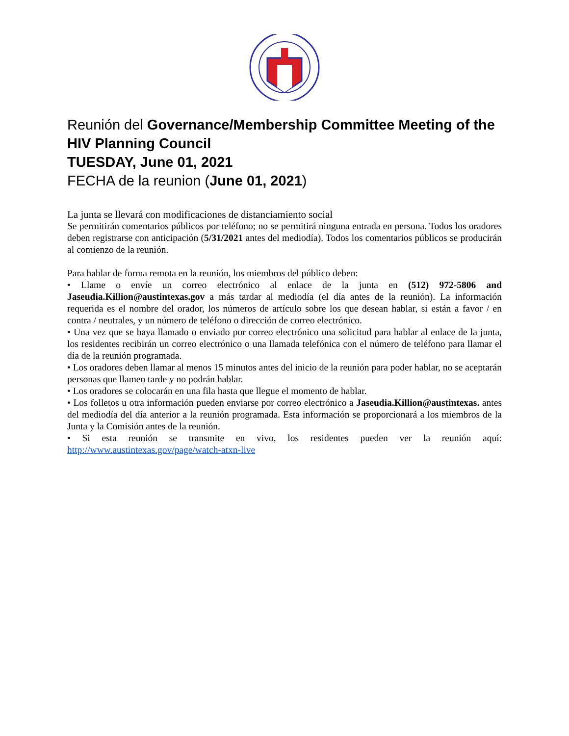Reunión del Governance/Membership Committee Meeting of the HIV Planning Council
TUESDAY, June 01, 2021
FECHA de la reunion (June 01, 2021)
La junta se llevará con modificaciones de distanciamiento social
Se permitirán comentarios públicos por teléfono; no se permitirá ninguna entrada en persona. Todos los oradores deben registrarse con anticipación (5/31/2021 antes del mediodía). Todos los comentarios públicos se producirán al comienzo de la reunión.
Para hablar de forma remota en la reunión, los miembros del público deben:
• Llame o envíe un correo electrónico al enlace de la junta en (512) 972-5806 and Jaseudia.Killion@austintexas.gov a más tardar al mediodía (el día antes de la reunión). La información requerida es el nombre del orador, los números de artículo sobre los que desean hablar, si están a favor / en contra / neutrales, y un número de teléfono o dirección de correo electrónico.
• Una vez que se haya llamado o enviado por correo electrónico una solicitud para hablar al enlace de la junta, los residentes recibirán un correo electrónico o una llamada telefónica con el número de teléfono para llamar el día de la reunión programada.
• Los oradores deben llamar al menos 15 minutos antes del inicio de la reunión para poder hablar, no se aceptarán personas que llamen tarde y no podrán hablar.
• Los oradores se colocarán en una fila hasta que llegue el momento de hablar.
• Los folletos u otra información pueden enviarse por correo electrónico a Jaseudia.Killion@austintexas. antes del mediodía del día anterior a la reunión programada. Esta información se proporcionará a los miembros de la Junta y la Comisión antes de la reunión.
• Si esta reunión se transmite en vivo, los residentes pueden ver la reunión aquí: http://www.austintexas.gov/page/watch-atxn-live